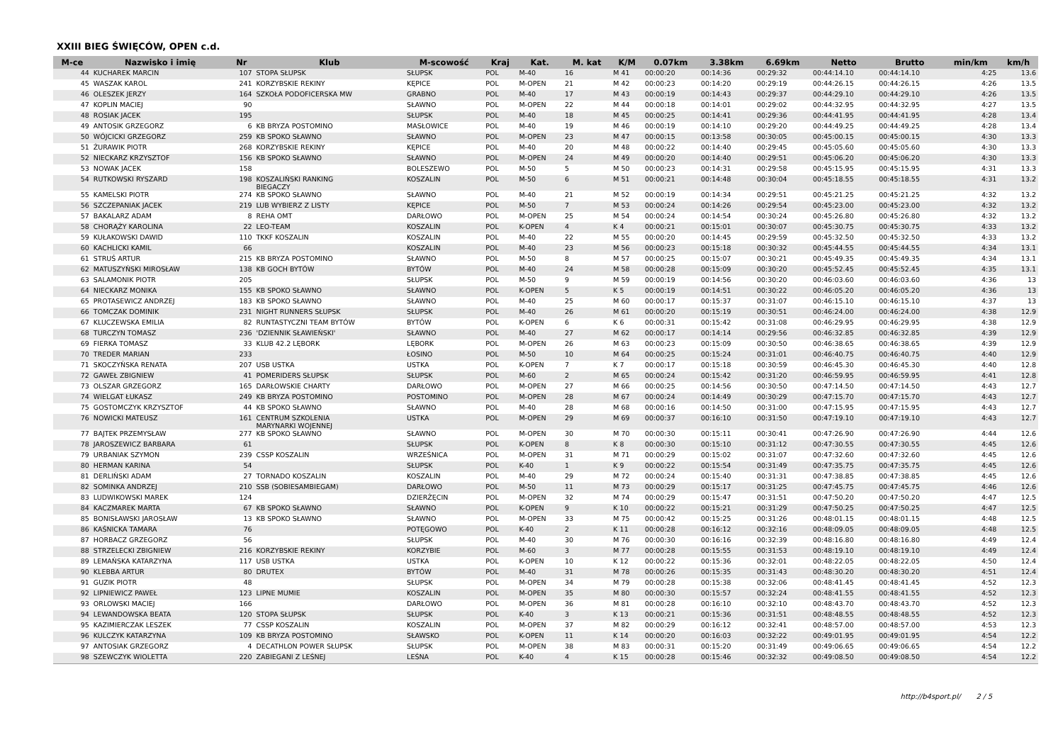XXIII BIEG ŚWIĘCÓW, OPEN c.d.
| M-ce | Nazwisko i imię | Nr | Klub | M-scowość | Kraj | Kat. | M. kat | K/M | 0.07km | 3.38km | 6.69km | Netto | Brutto | min/km | km/h |
| --- | --- | --- | --- | --- | --- | --- | --- | --- | --- | --- | --- | --- | --- | --- | --- |
| 44 | KUCHAREK MARCIN | 107 | STOPA SŁUPSK | SŁUPSK | POL | M-40 | 16 | M 41 | 00:00:20 | 00:14:36 | 00:29:32 | 00:44:14.10 | 00:44:14.10 | 4:25 | 13.6 |
| 45 | WASZAK KAROL | 241 | KORZYBSKIE REKINY | KĘPICE | POL | M-OPEN | 21 | M 42 | 00:00:23 | 00:14:20 | 00:29:19 | 00:44:26.15 | 00:44:26.15 | 4:26 | 13.5 |
| 46 | OLESZEK JERZY | 164 | SZKOŁA PODOFICERSKA MW | GRABNO | POL | M-40 | 17 | M 43 | 00:00:19 | 00:14:43 | 00:29:37 | 00:44:29.10 | 00:44:29.10 | 4:26 | 13.5 |
| 47 | KOPLIN MACIEJ | 90 | | SŁAWNO | POL | M-OPEN | 22 | M 44 | 00:00:18 | 00:14:01 | 00:29:02 | 00:44:32.95 | 00:44:32.95 | 4:27 | 13.5 |
| 48 | ROSIAK JACEK | 195 | | SŁUPSK | POL | M-40 | 18 | M 45 | 00:00:25 | 00:14:41 | 00:29:36 | 00:44:41.95 | 00:44:41.95 | 4:28 | 13.4 |
| 49 | ANTOSIK GRZEGORZ | 6 | KB BRYZA POSTOMINO | MASŁOWICE | POL | M-40 | 19 | M 46 | 00:00:19 | 00:14:10 | 00:29:20 | 00:44:49.25 | 00:44:49.25 | 4:28 | 13.4 |
| 50 | WÓJCICKI GRZEGORZ | 259 | KB SPOKO SŁAWNO | SŁAWNO | POL | M-OPEN | 23 | M 47 | 00:00:15 | 00:13:58 | 00:30:05 | 00:45:00.15 | 00:45:00.15 | 4:30 | 13.3 |
| 51 | ŻURAWIK PIOTR | 268 | KORZYBSKIE REKINY | KĘPICE | POL | M-40 | 20 | M 48 | 00:00:22 | 00:14:40 | 00:29:45 | 00:45:05.60 | 00:45:05.60 | 4:30 | 13.3 |
| 52 | NIECKARZ KRZYSZTOF | 156 | KB SPOKO SŁAWNO | SŁAWNO | POL | M-OPEN | 24 | M 49 | 00:00:20 | 00:14:40 | 00:29:51 | 00:45:06.20 | 00:45:06.20 | 4:30 | 13.3 |
| 53 | NOWAK JACEK | 158 | | BOLESZEWO | POL | M-50 | 5 | M 50 | 00:00:23 | 00:14:31 | 00:29:58 | 00:45:15.95 | 00:45:15.95 | 4:31 | 13.3 |
| 54 | RUTKOWSKI RYSZARD | 198 | KOSZALIŃSKI RANKING BIEGACZY | KOSZALIN | POL | M-50 | 6 | M 51 | 00:00:21 | 00:14:48 | 00:30:04 | 00:45:18.55 | 00:45:18.55 | 4:31 | 13.2 |
| 55 | KAMELSKI PIOTR | 274 | KB SPOKO SŁAWNO | SŁAWNO | POL | M-40 | 21 | M 52 | 00:00:19 | 00:14:34 | 00:29:51 | 00:45:21.25 | 00:45:21.25 | 4:32 | 13.2 |
| 56 | SZCZEPANIAK JACEK | 219 | LUB WYBIERZ Z LISTY | KĘPICE | POL | M-50 | 7 | M 53 | 00:00:24 | 00:14:26 | 00:29:54 | 00:45:23.00 | 00:45:23.00 | 4:32 | 13.2 |
| 57 | BAKALARZ ADAM | 8 | REHA OMT | DARŁOWO | POL | M-OPEN | 25 | M 54 | 00:00:24 | 00:14:54 | 00:30:24 | 00:45:26.80 | 00:45:26.80 | 4:32 | 13.2 |
| 58 | CHORĄŻY KAROLINA | 22 | LEO-TEAM | KOSZALIN | POL | K-OPEN | 4 | K 4 | 00:00:21 | 00:15:01 | 00:30:07 | 00:45:30.75 | 00:45:30.75 | 4:33 | 13.2 |
| 59 | KUŁAKOWSKI DAWID | 110 | TKKF KOSZALIN | KOSZALIN | POL | M-40 | 22 | M 55 | 00:00:20 | 00:14:45 | 00:29:59 | 00:45:32.50 | 00:45:32.50 | 4:33 | 13.2 |
| 60 | KACHLICKI KAMIL | 66 | | KOSZALIN | POL | M-40 | 23 | M 56 | 00:00:23 | 00:15:18 | 00:30:32 | 00:45:44.55 | 00:45:44.55 | 4:34 | 13.1 |
| 61 | STRUŚ ARTUR | 215 | KB BRYZA POSTOMINO | SŁAWNO | POL | M-50 | 8 | M 57 | 00:00:25 | 00:15:07 | 00:30:21 | 00:45:49.35 | 00:45:49.35 | 4:34 | 13.1 |
| 62 | MATUSZYŃSKI MIROSŁAW | 138 | KB GOCH BYTÓW | BYTÓW | POL | M-40 | 24 | M 58 | 00:00:28 | 00:15:09 | 00:30:20 | 00:45:52.45 | 00:45:52.45 | 4:35 | 13.1 |
| 63 | SALAMONIK PIOTR | 205 | | SŁUPSK | POL | M-50 | 9 | M 59 | 00:00:19 | 00:14:56 | 00:30:20 | 00:46:03.60 | 00:46:03.60 | 4:36 | 13 |
| 64 | NIECKARZ MONIKA | 155 | KB SPOKO SŁAWNO | SŁAWNO | POL | K-OPEN | 5 | K 5 | 00:00:19 | 00:14:51 | 00:30:22 | 00:46:05.20 | 00:46:05.20 | 4:36 | 13 |
| 65 | PROTASEWICZ ANDRZEJ | 183 | KB SPOKO SŁAWNO | SŁAWNO | POL | M-40 | 25 | M 60 | 00:00:17 | 00:15:37 | 00:31:07 | 00:46:15.10 | 00:46:15.10 | 4:37 | 13 |
| 66 | TOMCZAK DOMINIK | 231 | NIGHT RUNNERS SŁUPSK | SŁUPSK | POL | M-40 | 26 | M 61 | 00:00:20 | 00:15:19 | 00:30:51 | 00:46:24.00 | 00:46:24.00 | 4:38 | 12.9 |
| 67 | KLUCZEWSKA EMILIA | 82 | RUNTASTYCZNI TEAM BYTÓW | BYTÓW | POL | K-OPEN | 6 | K 6 | 00:00:31 | 00:15:42 | 00:31:08 | 00:46:29.95 | 00:46:29.95 | 4:38 | 12.9 |
| 68 | TURCZYN TOMASZ | 236 | 'DZIENNIK SŁAWIEŃSKI' | SŁAWNO | POL | M-40 | 27 | M 62 | 00:00:17 | 00:14:14 | 00:29:56 | 00:46:32.85 | 00:46:32.85 | 4:39 | 12.9 |
| 69 | FIERKA TOMASZ | 33 | KLUB 42.2 LĘBORK | LĘBORK | POL | M-OPEN | 26 | M 63 | 00:00:23 | 00:15:09 | 00:30:50 | 00:46:38.65 | 00:46:38.65 | 4:39 | 12.9 |
| 70 | TREDER MARIAN | 233 | | ŁOSINO | POL | M-50 | 10 | M 64 | 00:00:25 | 00:15:24 | 00:31:01 | 00:46:40.75 | 00:46:40.75 | 4:40 | 12.9 |
| 71 | SKOCZYŃSKA RENATA | 207 | USB USTKA | USTKA | POL | K-OPEN | 7 | K 7 | 00:00:17 | 00:15:18 | 00:30:59 | 00:46:45.30 | 00:46:45.30 | 4:40 | 12.8 |
| 72 | GAWEŁ ZBIGNIEW | 41 | POMERIDERS SŁUPSK | SŁUPSK | POL | M-60 | 2 | M 65 | 00:00:24 | 00:15:42 | 00:31:20 | 00:46:59.95 | 00:46:59.95 | 4:41 | 12.8 |
| 73 | OLSZAR GRZEGORZ | 165 | DARŁOWSKIE CHARTY | DARŁOWO | POL | M-OPEN | 27 | M 66 | 00:00:25 | 00:14:56 | 00:30:50 | 00:47:14.50 | 00:47:14.50 | 4:43 | 12.7 |
| 74 | WIELGAT ŁUKASZ | 249 | KB BRYZA POSTOMINO | POSTOMINO | POL | M-OPEN | 28 | M 67 | 00:00:24 | 00:14:49 | 00:30:29 | 00:47:15.70 | 00:47:15.70 | 4:43 | 12.7 |
| 75 | GOSTOMCZYK KRZYSZTOF | 44 | KB SPOKO SŁAWNO | SŁAWNO | POL | M-40 | 28 | M 68 | 00:00:16 | 00:14:50 | 00:31:00 | 00:47:15.95 | 00:47:15.95 | 4:43 | 12.7 |
| 76 | NOWICKI MATEUSZ | 161 | CENTRUM SZKOLENIA MARYNARKI WOJENNEJ | USTKA | POL | M-OPEN | 29 | M 69 | 00:00:37 | 00:16:10 | 00:31:50 | 00:47:19.10 | 00:47:19.10 | 4:43 | 12.7 |
| 77 | BAJTEK PRZEMYSŁAW | 277 | KB SPOKO SŁAWNO | SŁAWNO | POL | M-OPEN | 30 | M 70 | 00:00:30 | 00:15:11 | 00:30:41 | 00:47:26.90 | 00:47:26.90 | 4:44 | 12.6 |
| 78 | JAROSZEWICZ BARBARA | 61 | | SŁUPSK | POL | K-OPEN | 8 | K 8 | 00:00:30 | 00:15:10 | 00:31:12 | 00:47:30.55 | 00:47:30.55 | 4:45 | 12.6 |
| 79 | URBANIAK SZYMON | 239 | CSSP KOSZALIN | WRZEŚNICA | POL | M-OPEN | 31 | M 71 | 00:00:29 | 00:15:02 | 00:31:07 | 00:47:32.60 | 00:47:32.60 | 4:45 | 12.6 |
| 80 | HERMAN KARINA | 54 | | SŁUPSK | POL | K-40 | 1 | K 9 | 00:00:22 | 00:15:54 | 00:31:49 | 00:47:35.75 | 00:47:35.75 | 4:45 | 12.6 |
| 81 | DERLIŃSKI ADAM | 27 | TORNADO KOSZALIN | KOSZALIN | POL | M-40 | 29 | M 72 | 00:00:24 | 00:15:40 | 00:31:31 | 00:47:38.85 | 00:47:38.85 | 4:45 | 12.6 |
| 82 | SOMINKA ANDRZEJ | 210 | SSB (SOBIESAMBIEGAM) | DARŁOWO | POL | M-50 | 11 | M 73 | 00:00:29 | 00:15:17 | 00:31:25 | 00:47:45.75 | 00:47:45.75 | 4:46 | 12.6 |
| 83 | LUDWIKOWSKI MAREK | 124 | | DZIERŻĘCIN | POL | M-OPEN | 32 | M 74 | 00:00:29 | 00:15:47 | 00:31:51 | 00:47:50.20 | 00:47:50.20 | 4:47 | 12.5 |
| 84 | KACZMAREK MARTA | 67 | KB SPOKO SŁAWNO | SŁAWNO | POL | K-OPEN | 9 | K 10 | 00:00:22 | 00:15:21 | 00:31:29 | 00:47:50.25 | 00:47:50.25 | 4:47 | 12.5 |
| 85 | BONISŁAWSKI JAROSŁAW | 13 | KB SPOKO SŁAWNO | SŁAWNO | POL | M-OPEN | 33 | M 75 | 00:00:42 | 00:15:25 | 00:31:26 | 00:48:01.15 | 00:48:01.15 | 4:48 | 12.5 |
| 86 | KAŚNICKA TAMARA | 76 | | POTĘGOWO | POL | K-40 | 2 | K 11 | 00:00:28 | 00:16:12 | 00:32:16 | 00:48:09.05 | 00:48:09.05 | 4:48 | 12.5 |
| 87 | HORBACZ GRZEGORZ | 56 | | SŁUPSK | POL | M-40 | 30 | M 76 | 00:00:30 | 00:16:16 | 00:32:39 | 00:48:16.80 | 00:48:16.80 | 4:49 | 12.4 |
| 88 | STRZELECKI ZBIGNIEW | 216 | KORZYBSKIE REKINY | KORZYBIE | POL | M-60 | 3 | M 77 | 00:00:28 | 00:15:55 | 00:31:53 | 00:48:19.10 | 00:48:19.10 | 4:49 | 12.4 |
| 89 | LEMAŃSKA KATARZYNA | 117 | USB USTKA | USTKA | POL | K-OPEN | 10 | K 12 | 00:00:22 | 00:15:36 | 00:32:01 | 00:48:22.05 | 00:48:22.05 | 4:50 | 12.4 |
| 90 | KLEBBA ARTUR | 80 | DRUTEX | BYTÓW | POL | M-40 | 31 | M 78 | 00:00:26 | 00:15:35 | 00:31:43 | 00:48:30.20 | 00:48:30.20 | 4:51 | 12.4 |
| 91 | GUZIK PIOTR | 48 | | SŁUPSK | POL | M-OPEN | 34 | M 79 | 00:00:28 | 00:15:38 | 00:32:06 | 00:48:41.45 | 00:48:41.45 | 4:52 | 12.3 |
| 92 | LIPNIEWICZ PAWEŁ | 123 | LIPNE MUMIE | KOSZALIN | POL | M-OPEN | 35 | M 80 | 00:00:30 | 00:15:57 | 00:32:24 | 00:48:41.55 | 00:48:41.55 | 4:52 | 12.3 |
| 93 | ORLOWSKI MACIEJ | 166 | | DARŁOWO | POL | M-OPEN | 36 | M 81 | 00:00:28 | 00:16:10 | 00:32:10 | 00:48:43.70 | 00:48:43.70 | 4:52 | 12.3 |
| 94 | LEWANDOWSKA BEATA | 120 | STOPA SŁUPSK | SŁUPSK | POL | K-40 | 3 | K 13 | 00:00:21 | 00:15:36 | 00:31:51 | 00:48:48.55 | 00:48:48.55 | 4:52 | 12.3 |
| 95 | KAZIMIERCZAK LESZEK | 77 | CSSP KOSZALIN | KOSZALIN | POL | M-OPEN | 37 | M 82 | 00:00:29 | 00:16:12 | 00:32:41 | 00:48:57.00 | 00:48:57.00 | 4:53 | 12.3 |
| 96 | KULCZYK KATARZYNA | 109 | KB BRYZA POSTOMINO | SŁAWSKO | POL | K-OPEN | 11 | K 14 | 00:00:20 | 00:16:03 | 00:32:22 | 00:49:01.95 | 00:49:01.95 | 4:54 | 12.2 |
| 97 | ANTOSIAK GRZEGORZ | 4 | DECATHLON POWER SŁUPSK | SŁUPSK | POL | M-OPEN | 38 | M 83 | 00:00:31 | 00:15:20 | 00:31:49 | 00:49:06.65 | 00:49:06.65 | 4:54 | 12.2 |
| 98 | SZEWCZYK WIOLETTA | 220 | ZABIEGANI Z LEŚNEJ | LEŚNA | POL | K-40 | 4 | K 15 | 00:00:28 | 00:15:46 | 00:32:32 | 00:49:08.50 | 00:49:08.50 | 4:54 | 12.2 |
http://b4sport.pl/ 2 / 5